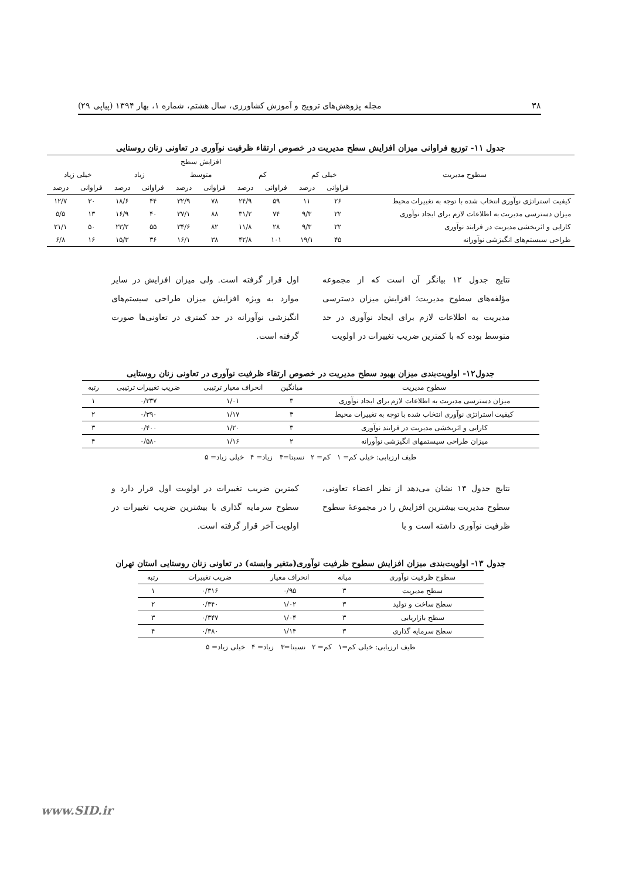۳۸ مجله پژوهش‌های ترویج و آموزش کشاورزی، سال هشتم، شماره ۱، بهار ۱۳۹۴ (پیاپی ۲۹)
جدول ۱۱- توزیع فراوانی میزان افزایش سطح مدیریت در خصوص ارتقاء ظرفیت نوآوری در تعاونی زنان روستایی
| سطوح مدیریت | افزایش سطح | | | | | | | | | |
| --- | --- | --- | --- | --- | --- | --- | --- | --- | --- | --- |
| | خیلی کم | | کم | | متوسط | | زیاد | | خیلی زیاد | |
| | فراوانی | درصد | فراوانی | درصد | فراوانی | درصد | فراوانی | درصد | فراوانی | درصد |
| کیفیت استراتژی نوآوری انتخاب شده با توجه به تغییرات محیط | ۲۶ | ۱۱ | ۵۹ | ۲۴/۹ | ۷۸ | ۳۲/۹ | ۴۴ | ۱۸/۶ | ۳۰ | ۱۲/۷ |
| میزان دسترسی مدیریت به اطلاعات لازم برای ایجاد نوآوری | ۲۲ | ۹/۳ | ۷۴ | ۳۱/۲ | ۸۸ | ۳۷/۱ | ۴۰ | ۱۶/۹ | ۱۳ | ۵/۵ |
| کارایی و اثربخشی مدیریت در فرایند نوآوری | ۲۲ | ۹/۳ | ۲۸ | ۱۱/۸ | ۸۲ | ۳۴/۶ | ۵۵ | ۲۳/۲ | ۵۰ | ۲۱/۱ |
| طراحی سیستم‌های انگیزشی نوآورانه | ۴۵ | ۱۹/۱ | ۱۰۱ | ۴۲/۸ | ۳۸ | ۱۶/۱ | ۳۶ | ۱۵/۳ | ۱۶ | ۶/۸ |
نتایج جدول ۱۲ بیانگر آن است که از مجموعه مؤلفه‌های سطوح مدیریت؛ افزایش میزان دسترسی مدیریت به اطلاعات لازم برای ایجاد نوآوری در حد متوسط بوده که با کمترین ضریب تغییرات در اولویت
اول قرار گرفته است. ولی میزان افزایش در سایر موارد به ویژه افزایش میزان طراحی سیستم‌های انگیزشی نوآورانه در حد کمتری در تعاونی‌ها صورت گرفته است.
جدول۱۲- اولویت‌بندی میزان بهبود سطح مدیریت در خصوص ارتقاء ظرفیت نوآوری در تعاونی زنان روستایی
| سطوح مدیریت | میانگین | انحراف معیار ترتیبی | ضریب تغییرات ترتیبی | رتبه |
| --- | --- | --- | --- | --- |
| میزان دسترسی مدیریت به اطلاعات لازم برای ایجاد نوآوری | ۳ | ۱/۰۱ | ۰/۳۳۷ | ۱ |
| کیفیت استراتژی نوآوری انتخاب شده با توجه به تغییرات محیط | ۳ | ۱/۱۷ | ۰/۳۹۰ | ۲ |
| کارایی و اثربخشی مدیریت در فرایند نوآوری | ۳ | ۱/۲۰ | ۰/۴۰۰ | ۳ |
| میزان طراحی سیستمهای انگیزشی نوآورانه | ۲ | ۱/۱۶ | ۰/۵۸۰ | ۴ |
طیف ارزیابی: خیلی کم= ۱ کم= ۲ نسبتا=۳ زیاد= ۴ خیلی زیاد= ۵
نتایج جدول ۱۳ نشان می‌دهد از نظر اعضاء تعاونی، سطوح مدیریت بیشترین افزایش را در مجموعهٔ سطوح ظرفیت نوآوری داشته است و با
کمترین ضریب تغییرات در اولویت اول قرار دارد و سطوح سرمایه گذاری با بیشترین ضریب تغییرات در اولویت آخر قرار گرفته است.
جدول ۱۳- اولویت‌بندی میزان افزایش سطوح ظرفیت نوآوری(متغیر وابسته) در تعاونی زنان روستایی استان تهران
| سطوح ظرفیت نوآوری | میانه | انحراف معیار | ضریب تغییرات | رتبه |
| --- | --- | --- | --- | --- |
| سطح مدیریت | ۳ | ۰/۹۵ | ۰/۳۱۶ | ۱ |
| سطح ساخت و تولید | ۳ | ۱/۰۲ | ۰/۳۴۰ | ۲ |
| سطح بازاریابی | ۳ | ۱/۰۴ | ۰/۳۴۷ | ۳ |
| سطح سرمایه گذاری | ۳ | ۱/۱۴ | ۰/۳۸۰ | ۴ |
طیف ارزیابی: خیلی کم=۱ کم= ۲ نسبتا=۳ زیاد= ۴ خیلی زیاد= ۵
www.SID.ir